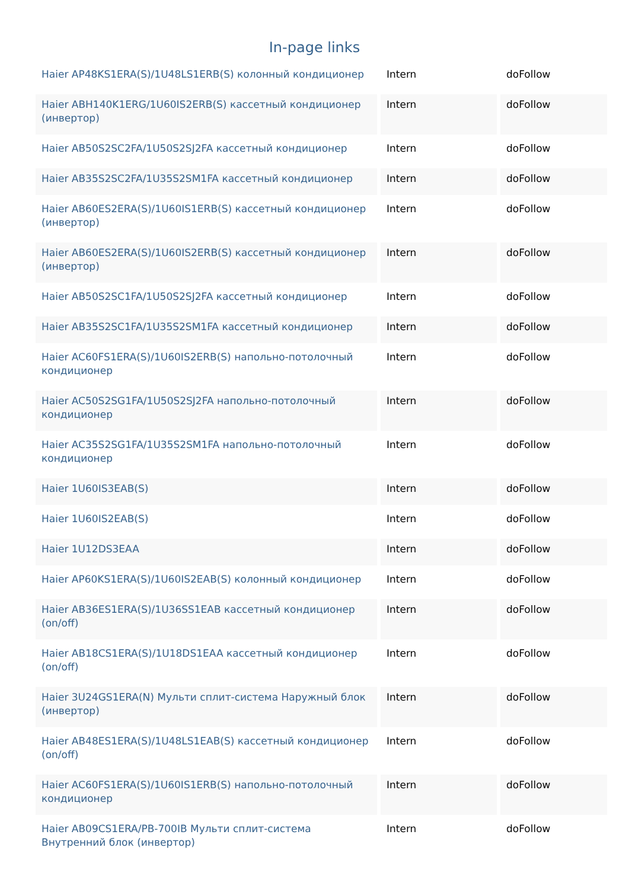In-page links
| Haier AP48KS1ERA(S)/1U48LS1ERB(S) колонный кондиционер | Intern | doFollow |
| Haier ABH140K1ERG/1U60IS2ERB(S) кассетный кондиционер (инвертор) | Intern | doFollow |
| Haier AB50S2SC2FA/1U50S2SJ2FA кассетный кондиционер | Intern | doFollow |
| Haier AB35S2SC2FA/1U35S2SM1FA кассетный кондиционер | Intern | doFollow |
| Haier AB60ES2ERA(S)/1U60IS1ERB(S) кассетный кондиционер (инвертор) | Intern | doFollow |
| Haier AB60ES2ERA(S)/1U60IS2ERB(S) кассетный кондиционер (инвертор) | Intern | doFollow |
| Haier AB50S2SC1FA/1U50S2SJ2FA кассетный кондиционер | Intern | doFollow |
| Haier AB35S2SC1FA/1U35S2SM1FA кассетный кондиционер | Intern | doFollow |
| Haier AC60FS1ERA(S)/1U60IS2ERB(S) напольно-потолочный кондиционер | Intern | doFollow |
| Haier AC50S2SG1FA/1U50S2SJ2FA напольно-потолочный кондиционер | Intern | doFollow |
| Haier AC35S2SG1FA/1U35S2SM1FA напольно-потолочный кондиционер | Intern | doFollow |
| Haier 1U60IS3EAB(S) | Intern | doFollow |
| Haier 1U60IS2EAB(S) | Intern | doFollow |
| Haier 1U12DS3EAA | Intern | doFollow |
| Haier AP60KS1ERA(S)/1U60IS2EAB(S) колонный кондиционер | Intern | doFollow |
| Haier AB36ES1ERA(S)/1U36SS1EAB кассетный кондиционер (on/off) | Intern | doFollow |
| Haier AB18CS1ERA(S)/1U18DS1EAA кассетный кондиционер (on/off) | Intern | doFollow |
| Haier 3U24GS1ERA(N) Мульти сплит-система Наружный блок (инвертор) | Intern | doFollow |
| Haier AB48ES1ERA(S)/1U48LS1EAB(S) кассетный кондиционер (on/off) | Intern | doFollow |
| Haier AC60FS1ERA(S)/1U60IS1ERB(S) напольно-потолочный кондиционер | Intern | doFollow |
| Haier AB09CS1ERA/PB-700IB Мульти сплит-система Внутренний блок (инвертор) | Intern | doFollow |